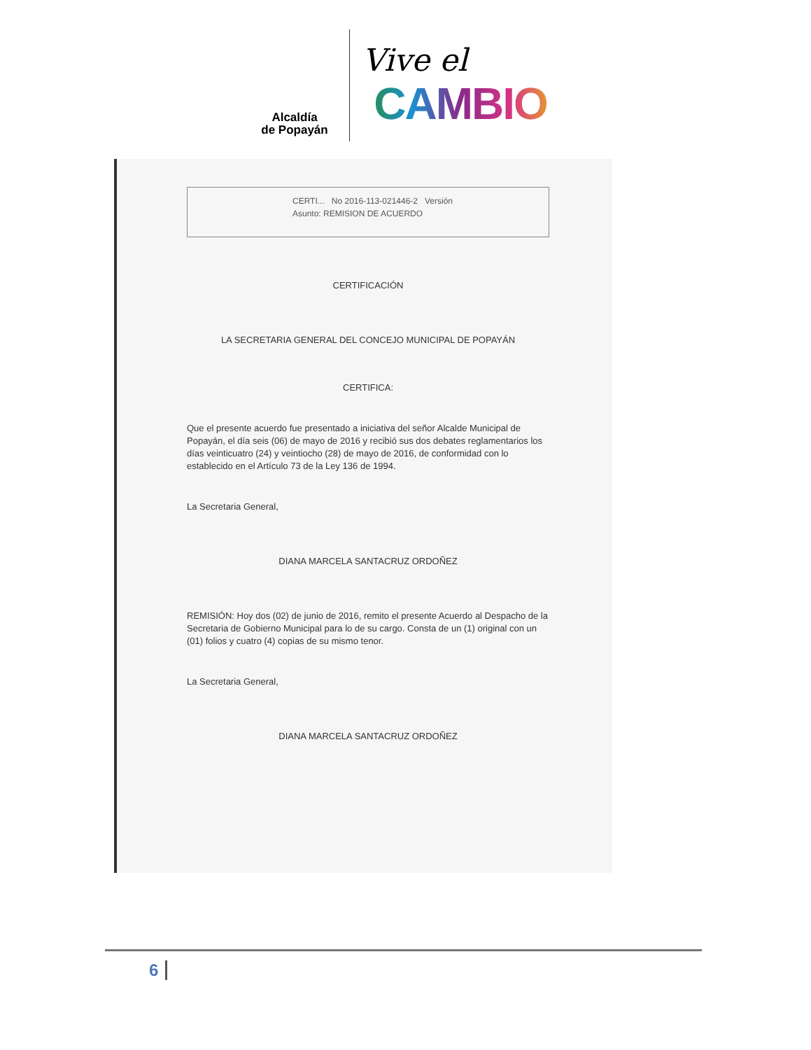Alcaldía
de Popayán
Vive el
CAMBIO
CERTI... No 2016-113-021446-2 Versión
Asunto: REMISION DE ACUERDO
CERTIFICACIÓN
LA SECRETARIA GENERAL DEL CONCEJO MUNICIPAL DE POPAYÁN
CERTIFICA:
Que el presente acuerdo fue presentado a iniciativa del señor Alcalde Municipal de Popayán, el día seis (06) de mayo de 2016 y recibió sus dos debates reglamentarios los días veinticuatro (24) y veintiocho (28) de mayo de 2016, de conformidad con lo establecido en el Artículo 73 de la Ley 136 de 1994.
La Secretaria General,
DIANA MARCELA SANTACRUZ ORDOÑEZ
REMISIÓN: Hoy dos (02) de junio de 2016, remito el presente Acuerdo al Despacho de la Secretaria de Gobierno Municipal para lo de su cargo. Consta de un (1) original con un (01) folios y cuatro (4) copias de su mismo tenor.
La Secretaria General,
DIANA MARCELA SANTACRUZ ORDOÑEZ
6